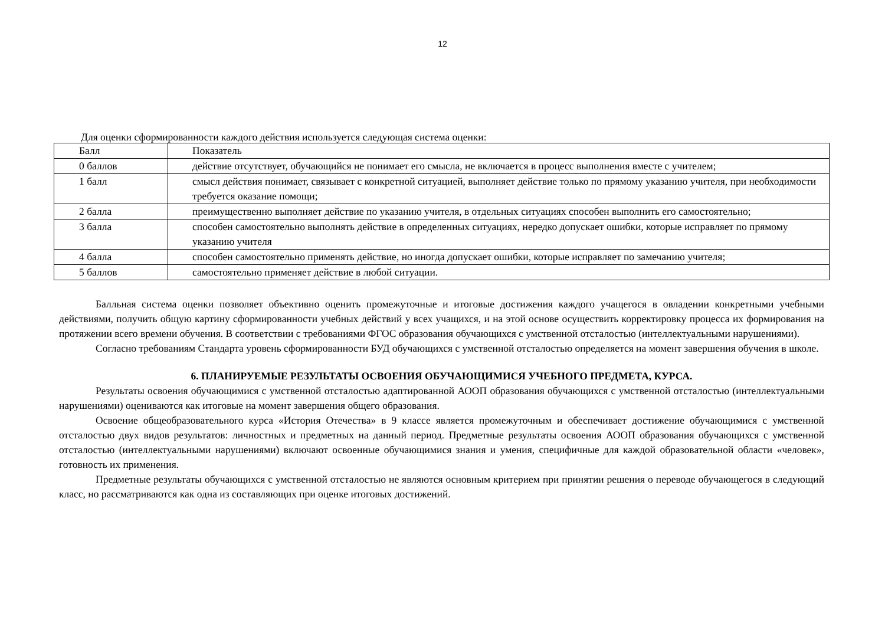12
Для оценки сформированности каждого действия используется следующая система оценки:
| Балл | Показатель |
| --- | --- |
| 0 баллов | действие отсутствует, обучающийся не понимает его смысла, не включается в процесс выполнения вместе с учителем; |
| 1 балл | смысл действия понимает, связывает с конкретной ситуацией, выполняет действие только по прямому указанию учителя, при необходимости требуется оказание помощи; |
| 2 балла | преимущественно выполняет действие по указанию учителя, в отдельных ситуациях способен выполнить его самостоятельно; |
| 3 балла | способен самостоятельно выполнять действие в определенных ситуациях, нередко допускает ошибки, которые исправляет по прямому указанию учителя |
| 4 балла | способен самостоятельно применять действие, но иногда допускает ошибки, которые исправляет по замечанию учителя; |
| 5 баллов | самостоятельно применяет действие в любой ситуации. |
Балльная система оценки позволяет объективно оценить промежуточные и итоговые достижения каждого учащегося в овладении конкретными учебными действиями, получить общую картину сформированности учебных действий у всех учащихся, и на этой основе осуществить корректировку процесса их формирования на протяжении всего времени обучения. В соответствии с требованиями ФГОС образования обучающихся с умственной отсталостью (интеллектуальными нарушениями).
Согласно требованиям Стандарта уровень сформированности БУД обучающихся с умственной отсталостью определяется на момент завершения обучения в школе.
6. ПЛАНИРУЕМЫЕ РЕЗУЛЬТАТЫ ОСВОЕНИЯ ОБУЧАЮЩИМИСЯ УЧЕБНОГО ПРЕДМЕТА, КУРСА.
Результаты освоения обучающимися с умственной отсталостью адаптированной АООП образования обучающихся с умственной отсталостью (интеллектуальными нарушениями) оцениваются как итоговые на момент завершения общего образования.
Освоение общеобразовательного курса «История Отечества» в 9 классе является промежуточным и обеспечивает достижение обучающимися с умственной отсталостью двух видов результатов: личностных и предметных на данный период. Предметные результаты освоения АООП образования обучающихся с умственной отсталостью (интеллектуальными нарушениями) включают освоенные обучающимися знания и умения, специфичные для каждой образовательной области «человек», готовность их применения.
Предметные результаты обучающихся с умственной отсталостью не являются основным критерием при принятии решения о переводе обучающегося в следующий класс, но рассматриваются как одна из составляющих при оценке итоговых достижений.